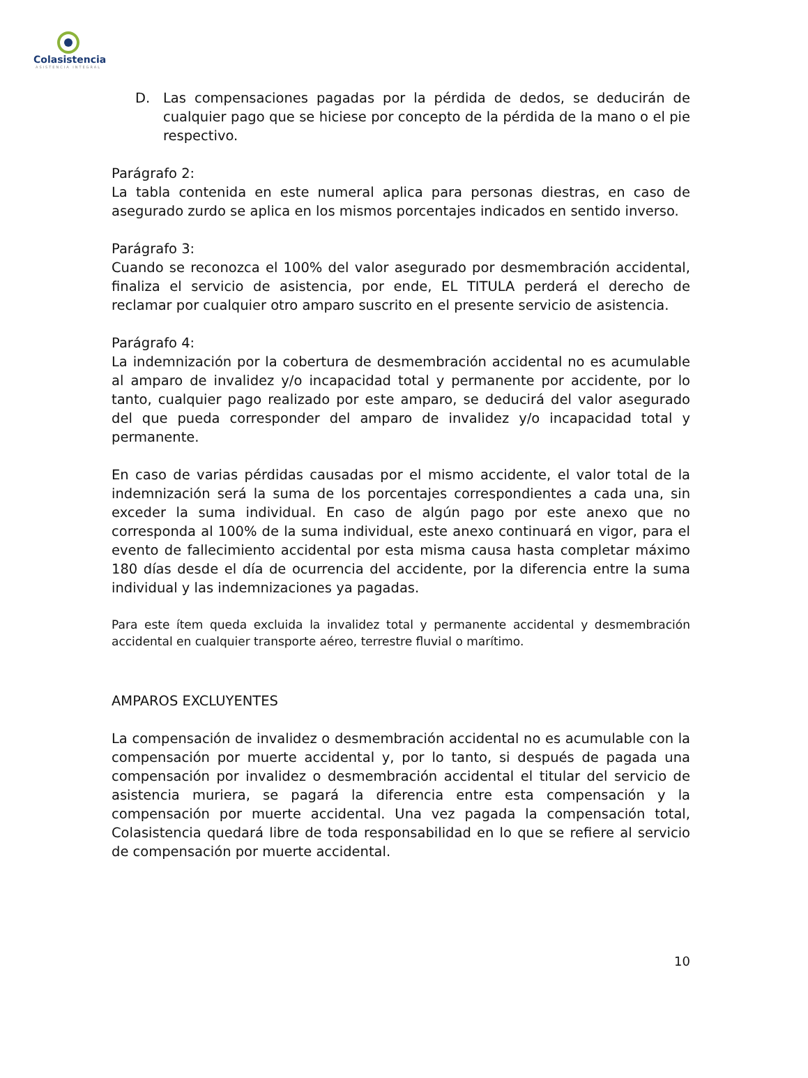Colasistencia
ASISTENCIA INTEGRAL
D. Las compensaciones pagadas por la pérdida de dedos, se deducirán de cualquier pago que se hiciese por concepto de la pérdida de la mano o el pie respectivo.
Parágrafo 2:
La tabla contenida en este numeral aplica para personas diestras, en caso de asegurado zurdo se aplica en los mismos porcentajes indicados en sentido inverso.
Parágrafo 3:
Cuando se reconozca el 100% del valor asegurado por desmembración accidental, finaliza el servicio de asistencia, por ende, EL TITULA perderá el derecho de reclamar por cualquier otro amparo suscrito en el presente servicio de asistencia.
Parágrafo 4:
La indemnización por la cobertura de desmembración accidental no es acumulable al amparo de invalidez y/o incapacidad total y permanente por accidente, por lo tanto, cualquier pago realizado por este amparo, se deducirá del valor asegurado del que pueda corresponder del amparo de invalidez y/o incapacidad total y permanente.
En caso de varias pérdidas causadas por el mismo accidente, el valor total de la indemnización será la suma de los porcentajes correspondientes a cada una, sin exceder la suma individual. En caso de algún pago por este anexo que no corresponda al 100% de la suma individual, este anexo continuará en vigor, para el evento de fallecimiento accidental por esta misma causa hasta completar máximo 180 días desde el día de ocurrencia del accidente, por la diferencia entre la suma individual y las indemnizaciones ya pagadas.
Para este ítem queda excluida la invalidez total y permanente accidental y desmembración accidental en cualquier transporte aéreo, terrestre fluvial o marítimo.
AMPAROS EXCLUYENTES
La compensación de invalidez o desmembración accidental no es acumulable con la compensación por muerte accidental y, por lo tanto, si después de pagada una compensación por invalidez o desmembración accidental el titular del servicio de asistencia muriera, se pagará la diferencia entre esta compensación y la compensación por muerte accidental. Una vez pagada la compensación total, Colasistencia quedará libre de toda responsabilidad en lo que se refiere al servicio de compensación por muerte accidental.
10